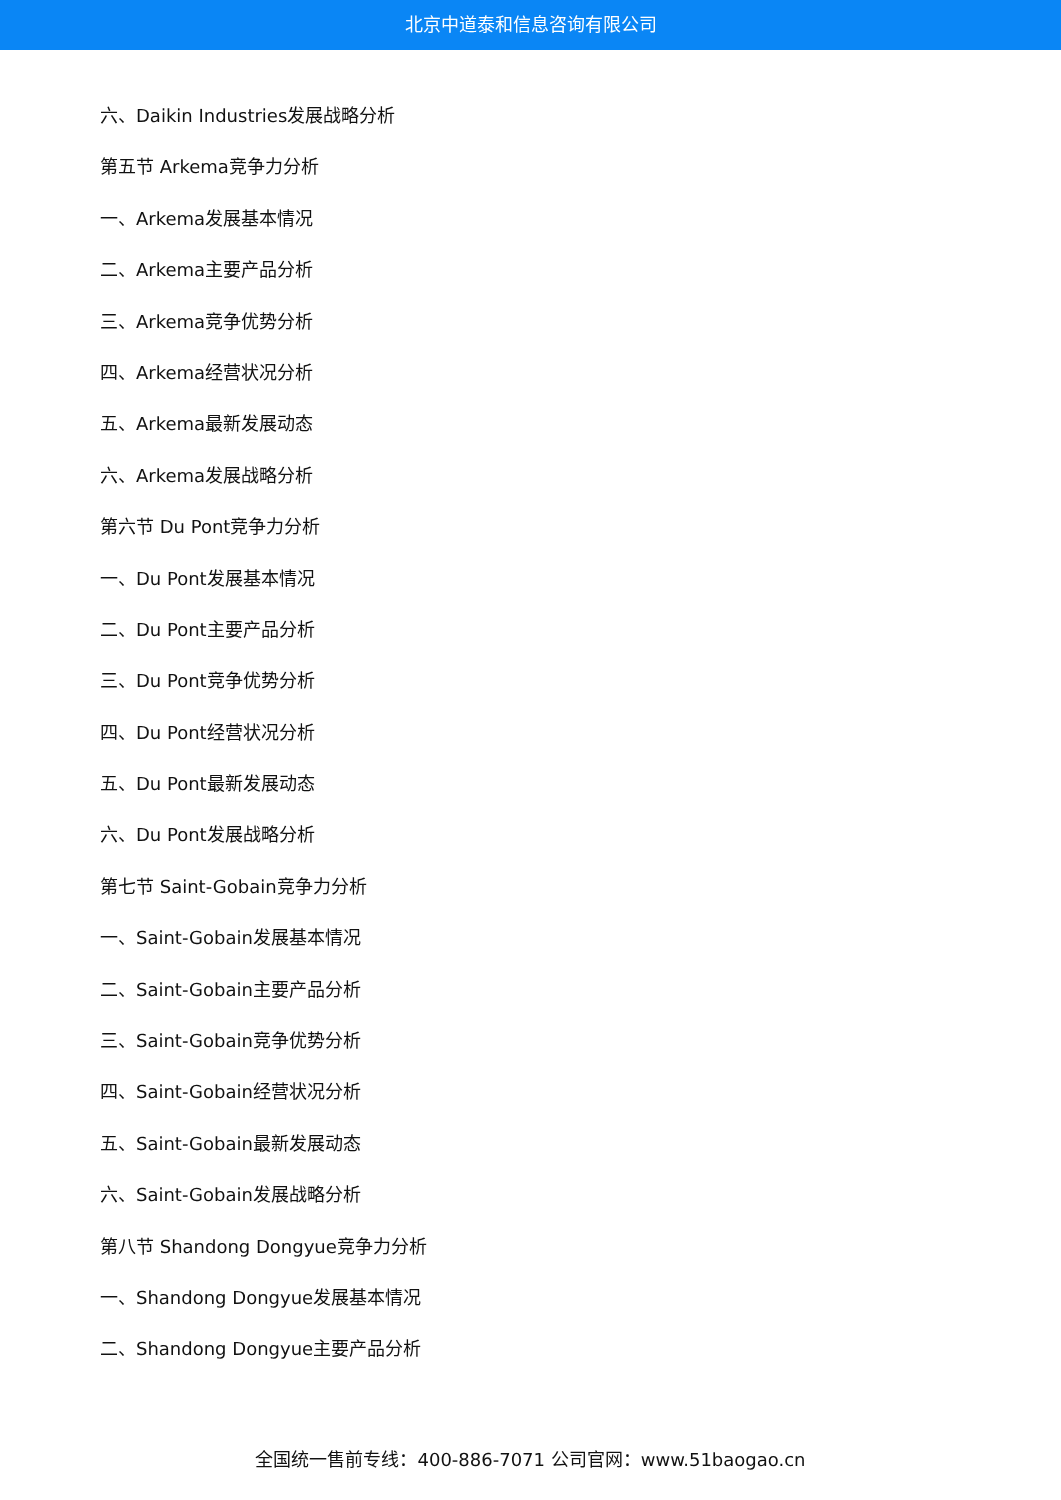北京中道泰和信息咨询有限公司
六、Daikin Industries发展战略分析
第五节 Arkema竞争力分析
一、Arkema发展基本情况
二、Arkema主要产品分析
三、Arkema竞争优势分析
四、Arkema经营状况分析
五、Arkema最新发展动态
六、Arkema发展战略分析
第六节 Du Pont竞争力分析
一、Du Pont发展基本情况
二、Du Pont主要产品分析
三、Du Pont竞争优势分析
四、Du Pont经营状况分析
五、Du Pont最新发展动态
六、Du Pont发展战略分析
第七节 Saint-Gobain竞争力分析
一、Saint-Gobain发展基本情况
二、Saint-Gobain主要产品分析
三、Saint-Gobain竞争优势分析
四、Saint-Gobain经营状况分析
五、Saint-Gobain最新发展动态
六、Saint-Gobain发展战略分析
第八节 Shandong Dongyue竞争力分析
一、Shandong Dongyue发展基本情况
二、Shandong Dongyue主要产品分析
全国统一售前专线：400-886-7071 公司官网：www.51baogao.cn